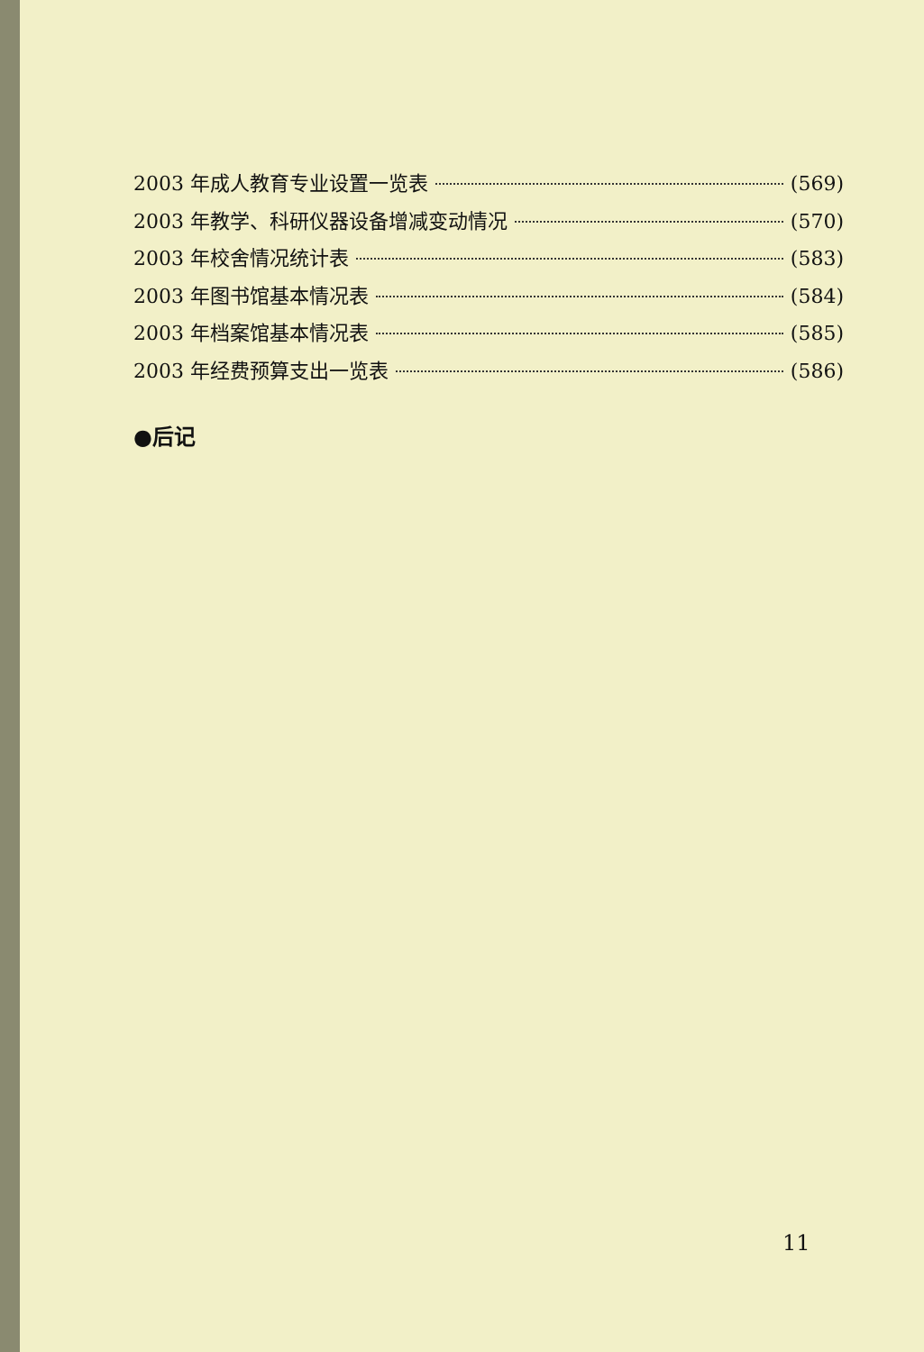2003 年成人教育专业设置一览表 (569)
2003 年教学、科研仪器设备增减变动情况 (570)
2003 年校舍情况统计表 (583)
2003 年图书馆基本情况表 (584)
2003 年档案馆基本情况表 (585)
2003 年经费预算支出一览表 (586)
●后记
11